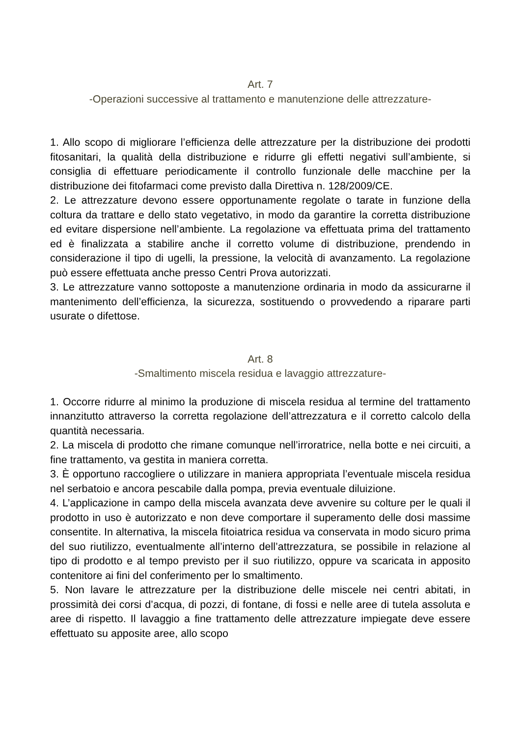Art. 7
-Operazioni successive al trattamento e manutenzione delle attrezzature-
1. Allo scopo di migliorare l’efficienza delle attrezzature per la distribuzione dei prodotti fitosanitari, la qualità della distribuzione e ridurre gli effetti negativi sull’ambiente, si consiglia di effettuare periodicamente il controllo funzionale delle macchine per la distribuzione dei fitofarmaci come previsto dalla Direttiva n. 128/2009/CE.
2. Le attrezzature devono essere opportunamente regolate o tarate in funzione della coltura da trattare e dello stato vegetativo, in modo da garantire la corretta distribuzione ed evitare dispersione nell’ambiente. La regolazione va effettuata prima del trattamento ed è finalizzata a stabilire anche il corretto volume di distribuzione, prendendo in considerazione il tipo di ugelli, la pressione, la velocità di avanzamento. La regolazione può essere effettuata anche presso Centri Prova autorizzati.
3. Le attrezzature vanno sottoposte a manutenzione ordinaria in modo da assicurarne il mantenimento dell’efficienza, la sicurezza, sostituendo o provvedendo a riparare parti usurate o difettose.
Art. 8
-Smaltimento miscela residua e lavaggio attrezzature-
1. Occorre ridurre al minimo la produzione di miscela residua al termine del trattamento innanzitutto attraverso la corretta regolazione dell’attrezzatura e il corretto calcolo della quantità necessaria.
2. La miscela di prodotto che rimane comunque nell’irroratrice, nella botte e nei circuiti, a fine trattamento, va gestita in maniera corretta.
3. È opportuno raccogliere o utilizzare in maniera appropriata l’eventuale miscela residua nel serbatoio e ancora pescabile dalla pompa, previa eventuale diluizione.
4. L’applicazione in campo della miscela avanzata deve avvenire su colture per le quali il prodotto in uso è autorizzato e non deve comportare il superamento delle dosi massime consentite. In alternativa, la miscela fitoiatrica residua va conservata in modo sicuro prima del suo riutilizzo, eventualmente all’interno dell’attrezzatura, se possibile in relazione al tipo di prodotto e al tempo previsto per il suo riutilizzo, oppure va scaricata in apposito contenitore ai fini del conferimento per lo smaltimento.
5. Non lavare le attrezzature per la distribuzione delle miscele nei centri abitati, in prossimità dei corsi d’acqua, di pozzi, di fontane, di fossi e nelle aree di tutela assoluta e aree di rispetto. Il lavaggio a fine trattamento delle attrezzature impiegate deve essere effettuato su apposite aree, allo scopo